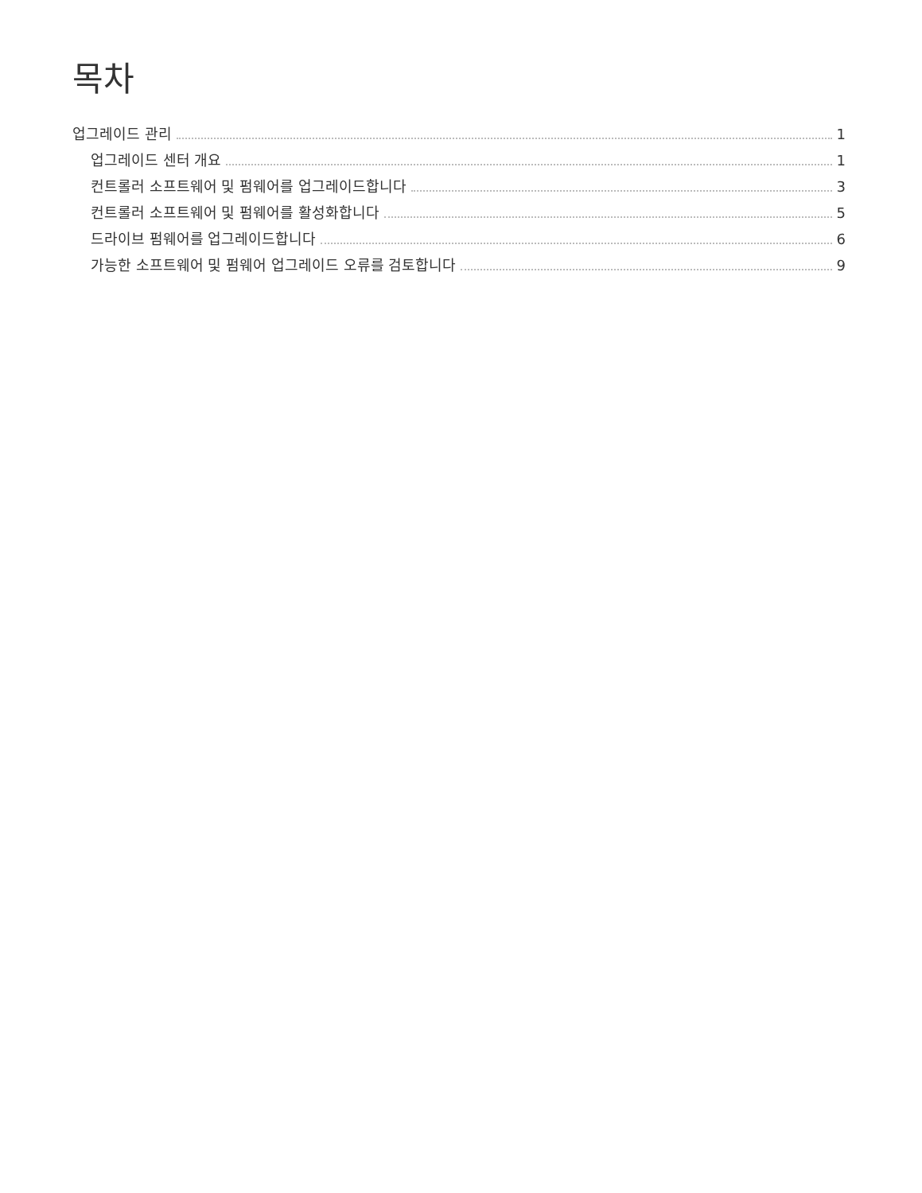목차
업그레이드 관리 1
업그레이드 센터 개요 1
컨트롤러 소프트웨어 및 펌웨어를 업그레이드합니다 3
컨트롤러 소프트웨어 및 펌웨어를 활성화합니다 5
드라이브 펌웨어를 업그레이드합니다 6
가능한 소프트웨어 및 펌웨어 업그레이드 오류를 검토합니다 9